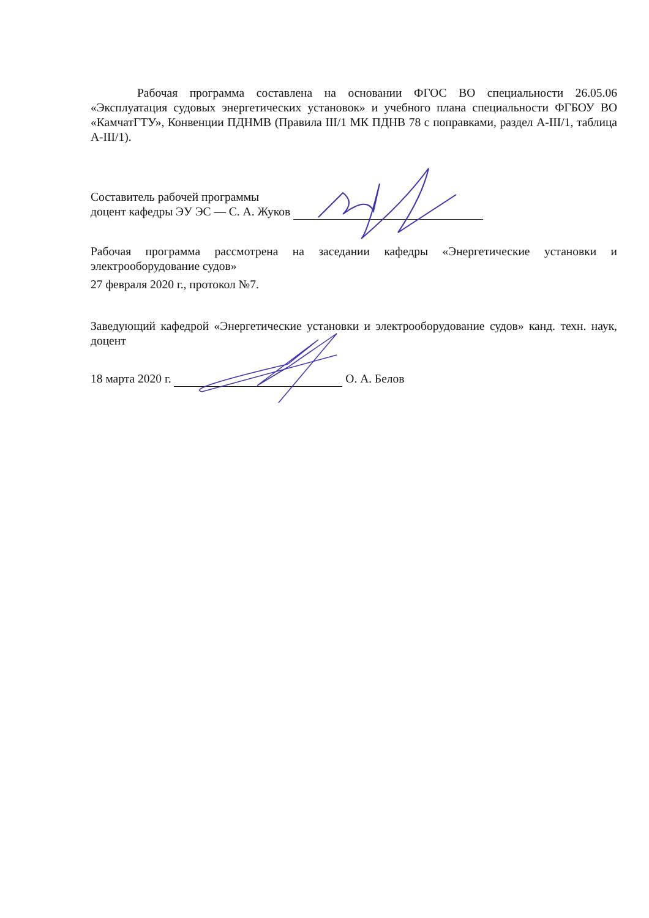Рабочая программа составлена на основании ФГОС ВО специальности 26.05.06 «Эксплуатация судовых энергетических установок» и учебного плана специальности ФГБОУ ВО «КамчатГТУ», Конвенции ПДНМВ (Правила III/1 МК ПДНВ 78 с поправками, раздел А-III/1, таблица А-III/1).
Составитель рабочей программы
доцент кафедры ЭУ ЭС — С. А. Жуков
Рабочая программа рассмотрена на заседании кафедры «Энергетические установки и электрооборудование судов»
27 февраля 2020 г., протокол №7.
Заведующий кафедрой «Энергетические установки и электрооборудование судов» канд. техн. наук, доцент
18 марта 2020 г. О. А. Белов